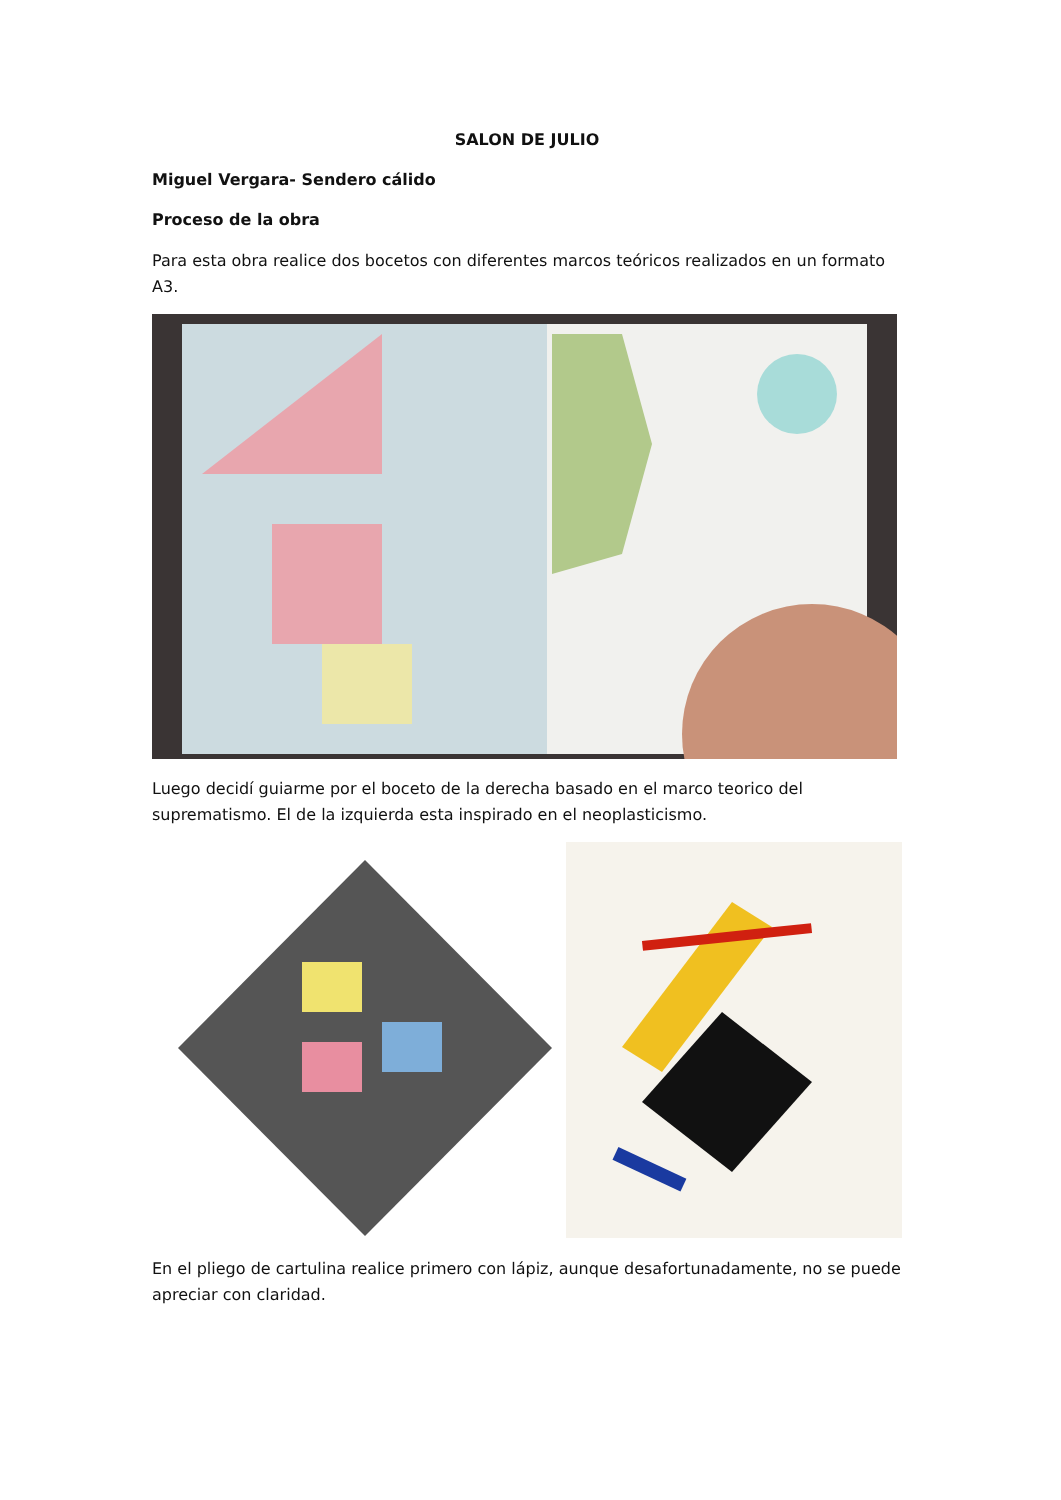SALON DE JULIO
Miguel Vergara- Sendero cálido
Proceso de la obra
Para esta obra realice dos bocetos con diferentes marcos teóricos realizados en un formato A3.
Luego decidí guiarme por el boceto de la derecha basado en el marco teorico del suprematismo. El de la izquierda esta inspirado en el neoplasticismo.
En el pliego de cartulina realice primero con lápiz, aunque desafortunadamente, no se puede apreciar con claridad.